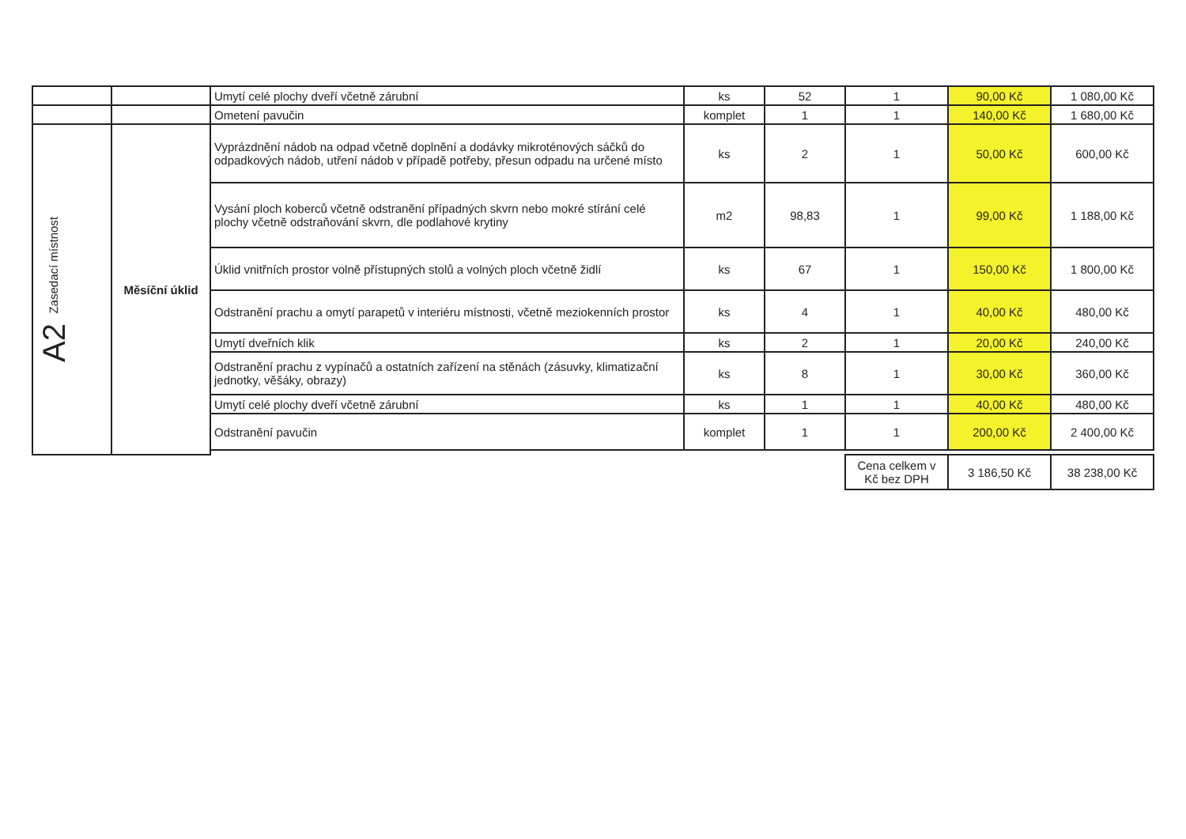| | | Umytí celé plochy dveří včetně zárubní | ks | 52 | 1 | 90,00 Kč | 1 080,00 Kč |
| | | Ometení pavučin | komplet | 1 | 1 | 140,00 Kč | 1 680,00 Kč |
| A2 Zasedací místnost | Měsíční úklid | Vyprázdnění nádob na odpad včetně doplnění a dodávky mikroténových sáčků do odpadkových nádob, utření nádob v případě potřeby, přesun odpadu na určené místo | ks | 2 | 1 | 50,00 Kč | 600,00 Kč |
| | | Vysání ploch koberců včetně odstranění případných skvrn nebo mokré stírání celé plochy včetně odstraňování skvrn, dle podlahové krytiny | m2 | 98,83 | 1 | 99,00 Kč | 1 188,00 Kč |
| | | Úklid vnitřních prostor volně přístupných stolů a volných ploch včetně židlí | ks | 67 | 1 | 150,00 Kč | 1 800,00 Kč |
| | | Odstranění prachu a omytí parapetů v interiéru místnosti, včetně meziokenních prostor | ks | 4 | 1 | 40,00 Kč | 480,00 Kč |
| | | Umytí dveřních klik | ks | 2 | 1 | 20,00 Kč | 240,00 Kč |
| | | Odstranění prachu z vypínačů a ostatních zařízení na stěnách (zásuvky, klimatizační jednotky, věšáky, obrazy) | ks | 8 | 1 | 30,00 Kč | 360,00 Kč |
| | | Umytí celé plochy dveří včetně zárubní | ks | 1 | 1 | 40,00 Kč | 480,00 Kč |
| | | Odstranění pavučin | komplet | 1 | 1 | 200,00 Kč | 2 400,00 Kč |
| | | | | | Cena celkem v Kč bez DPH | 3 186,50 Kč | 38 238,00 Kč |